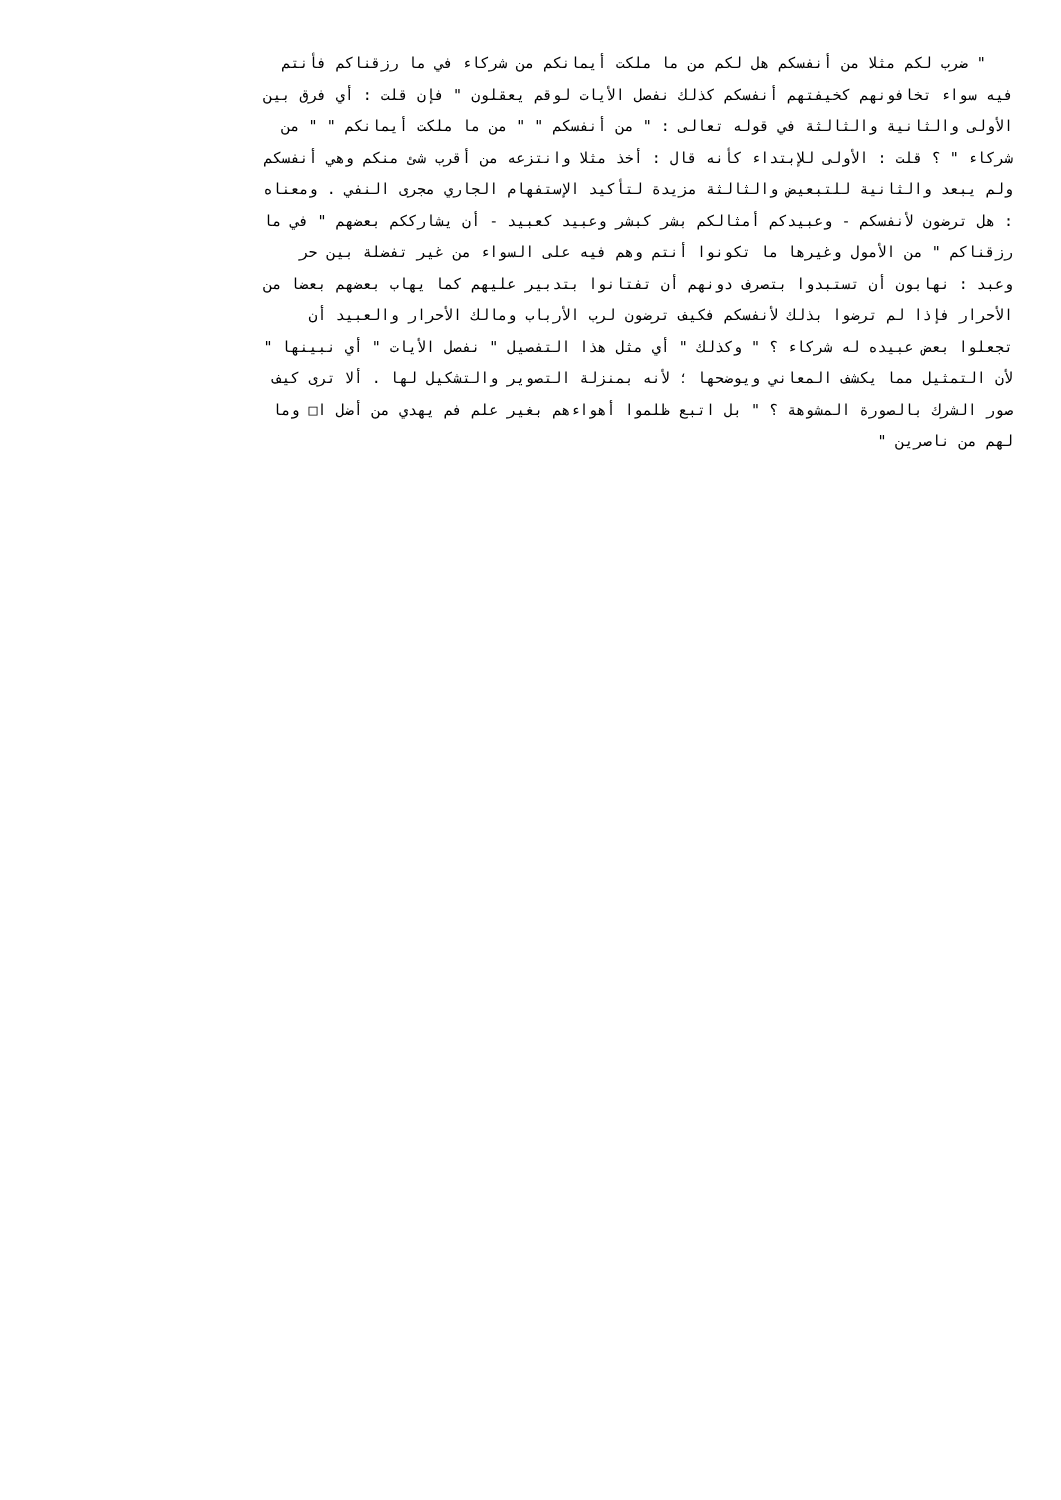" ضرب لكم مثلا من أنفسكم هل لكم من ما ملكت أيمانكم من شركاء في ما رزقناكم فأنتم
فيه سواء تخافونهم كخيفتهم أنفسكم كذلك نفصل الأيات لوقم يعقلون " فإن قلت : أي فرق بين
الأولى والثانية والثالثة في قوله تعالى : " من أنفسكم " " من ما ملكت أيمانكم " " من
شركاء " ؟ قلت : الأولى للإبتداء كأنه قال : أخذ مثلا وانتزعه من أقرب شئ منكم وهي أنفسكم
ولم يبعد والثانية للتبعيض والثالثة مزيدة لتأكيد الإستفهام الجاري مجرى النفي . ومعناه
: هل ترضون لأنفسكم - وعبيدكم أمثالكم بشر كبشر وعبيد كعبيد - أن يشارككم بعضهم " في ما
رزقناكم " من الأمول وغيرها ما تكونوا أنتم وهم فيه على السواء من غير تفضلة بين حر
وعبد : نهابون أن تستبدوا بتصرف دونهم أن تفتانوا بتدبير عليهم كما يهاب بعضهم بعضا من
الأحرار فإذا لم ترضوا بذلك لأنفسكم فكيف ترضون لرب الأرباب ومالك الأحرار والعبيد أن
تجعلوا بعض عبيده له شركاء ؟ " وكذلك " أي مثل هذا التفصيل " نفصل الأيات " أي نبينها "
لأن التمثيل مما يكشف المعاني ويوضحها ؛ لأنه بمنزلة التصوير والتشكيل لها . ألا ترى كيف
صور الشرك بالصورة المشوهة ؟ " بل اتبع ظلموا أهواءهم بغير علم فم يهدي من أضل ا□ وما
لهم من ناصرين "